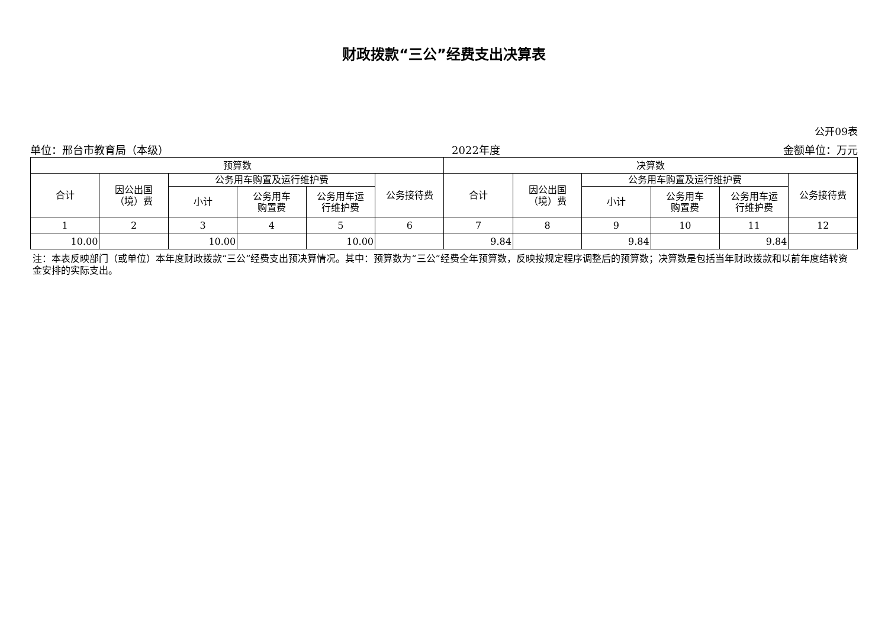财政拨款“三公”经费支出决算表
公开09表
单位：邢台市教育局（本级） 2022年度 金额单位：万元
| 预算数 | | | | | | 决算数 | | | | | |
| --- | --- | --- | --- | --- | --- | --- | --- | --- | --- | --- | --- |
| 合计 | 因公出国 （境）费 | 公务用车购置及运行维护费 | | | 公务接待费 | 合计 | 因公出国 （境）费 | 公务用车购置及运行维护费 | | | 公务接待费 |
| | | 小计 | 公务用车 购置费 | 公务用车运 行维护费 | | | | 小计 | 公务用车 购置费 | 公务用车运 行维护费 | |
| 1 | 2 | 3 | 4 | 5 | 6 | 7 | 8 | 9 | 10 | 11 | 12 |
| 10.00 | | 10.00 | | 10.00 | | 9.84 | | 9.84 | | 9.84 | |
注：本表反映部门（或单位）本年度财政拨款“三公”经费支出预决算情况。其中：预算数为“三公”经费全年预算数，反映按规定程序调整后的预算数；决算数是包括当年财政拨款和以前年度结转资金安排的实际支出。